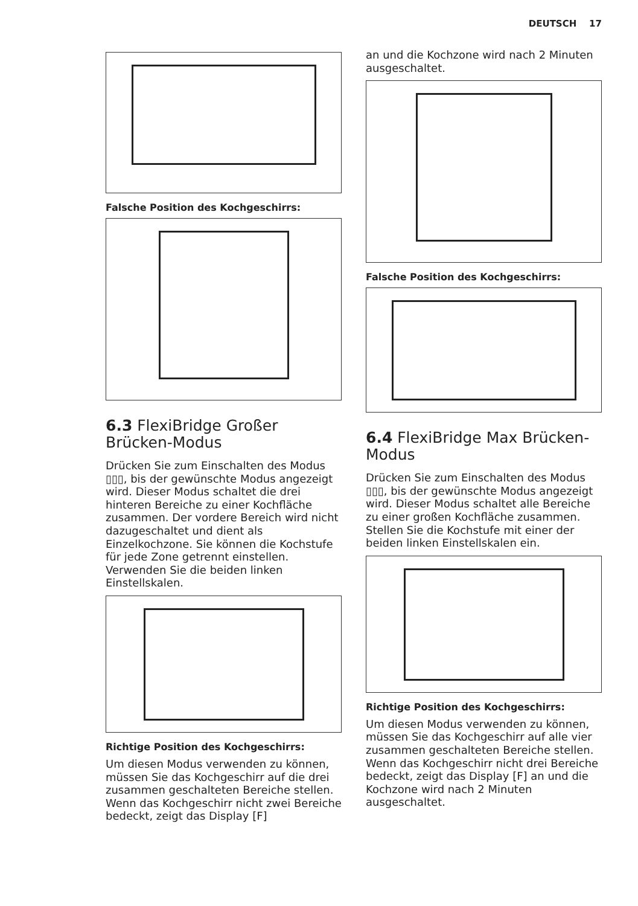DEUTSCH 17
Falsche Position des Kochgeschirrs:
6.3 FlexiBridge Großer Brücken-Modus
Drücken Sie zum Einschalten des Modus ▯▯▯, bis der gewünschte Modus angezeigt wird. Dieser Modus schaltet die drei hinteren Bereiche zu einer Kochfläche zusammen. Der vordere Bereich wird nicht dazugeschaltet und dient als Einzelkochzone. Sie können die Kochstufe für jede Zone getrennt einstellen. Verwenden Sie die beiden linken Einstellskalen.
Richtige Position des Kochgeschirrs:
Um diesen Modus verwenden zu können, müssen Sie das Kochgeschirr auf die drei zusammen geschalteten Bereiche stellen. Wenn das Kochgeschirr nicht zwei Bereiche bedeckt, zeigt das Display [F]
an und die Kochzone wird nach 2 Minuten ausgeschaltet.
Falsche Position des Kochgeschirrs:
6.4 FlexiBridge Max Brücken-Modus
Drücken Sie zum Einschalten des Modus ▯▯▯, bis der gewünschte Modus angezeigt wird. Dieser Modus schaltet alle Bereiche zu einer großen Kochfläche zusammen. Stellen Sie die Kochstufe mit einer der beiden linken Einstellskalen ein.
Richtige Position des Kochgeschirrs:
Um diesen Modus verwenden zu können, müssen Sie das Kochgeschirr auf alle vier zusammen geschalteten Bereiche stellen. Wenn das Kochgeschirr nicht drei Bereiche bedeckt, zeigt das Display [F] an und die Kochzone wird nach 2 Minuten ausgeschaltet.